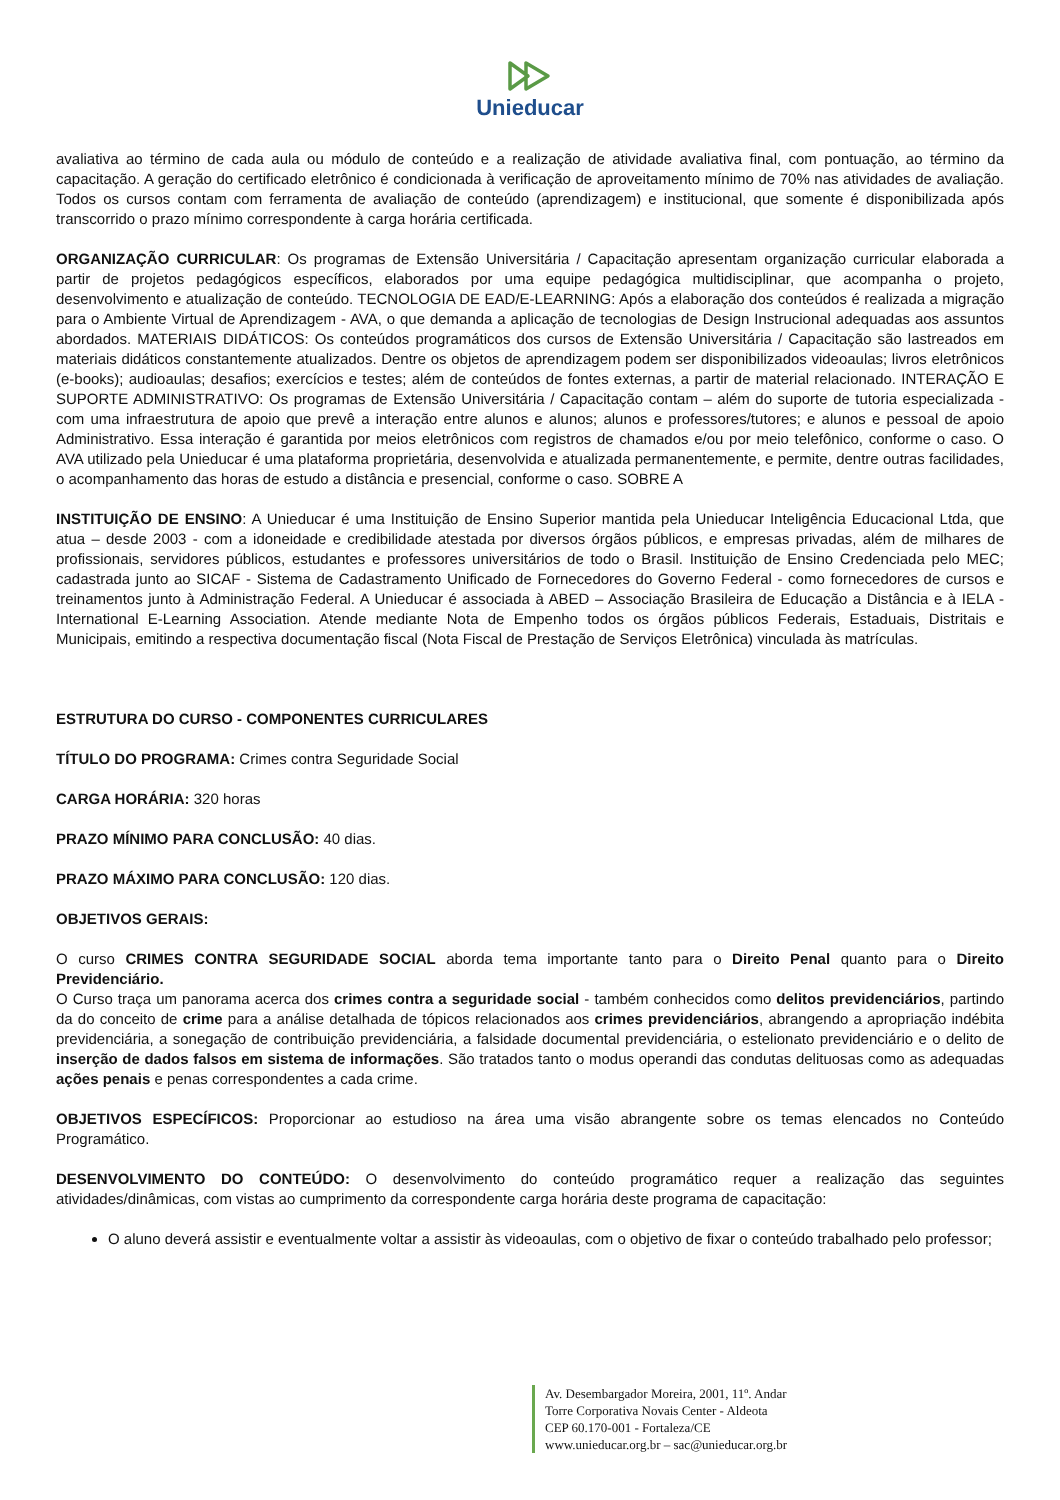Unieducar
avaliativa ao término de cada aula ou módulo de conteúdo e a realização de atividade avaliativa final, com pontuação, ao término da capacitação. A geração do certificado eletrônico é condicionada à verificação de aproveitamento mínimo de 70% nas atividades de avaliação. Todos os cursos contam com ferramenta de avaliação de conteúdo (aprendizagem) e institucional, que somente é disponibilizada após transcorrido o prazo mínimo correspondente à carga horária certificada.
ORGANIZAÇÃO CURRICULAR: Os programas de Extensão Universitária / Capacitação apresentam organização curricular elaborada a partir de projetos pedagógicos específicos, elaborados por uma equipe pedagógica multidisciplinar, que acompanha o projeto, desenvolvimento e atualização de conteúdo. TECNOLOGIA DE EAD/E-LEARNING: Após a elaboração dos conteúdos é realizada a migração para o Ambiente Virtual de Aprendizagem - AVA, o que demanda a aplicação de tecnologias de Design Instrucional adequadas aos assuntos abordados. MATERIAIS DIDÁTICOS: Os conteúdos programáticos dos cursos de Extensão Universitária / Capacitação são lastreados em materiais didáticos constantemente atualizados. Dentre os objetos de aprendizagem podem ser disponibilizados videoaulas; livros eletrônicos (e-books); audioaulas; desafios; exercícios e testes; além de conteúdos de fontes externas, a partir de material relacionado. INTERAÇÃO E SUPORTE ADMINISTRATIVO: Os programas de Extensão Universitária / Capacitação contam – além do suporte de tutoria especializada - com uma infraestrutura de apoio que prevê a interação entre alunos e alunos; alunos e professores/tutores; e alunos e pessoal de apoio Administrativo. Essa interação é garantida por meios eletrônicos com registros de chamados e/ou por meio telefônico, conforme o caso. O AVA utilizado pela Unieducar é uma plataforma proprietária, desenvolvida e atualizada permanentemente, e permite, dentre outras facilidades, o acompanhamento das horas de estudo a distância e presencial, conforme o caso. SOBRE A
INSTITUIÇÃO DE ENSINO: A Unieducar é uma Instituição de Ensino Superior mantida pela Unieducar Inteligência Educacional Ltda, que atua – desde 2003 - com a idoneidade e credibilidade atestada por diversos órgãos públicos, e empresas privadas, além de milhares de profissionais, servidores públicos, estudantes e professores universitários de todo o Brasil. Instituição de Ensino Credenciada pelo MEC; cadastrada junto ao SICAF - Sistema de Cadastramento Unificado de Fornecedores do Governo Federal - como fornecedores de cursos e treinamentos junto à Administração Federal. A Unieducar é associada à ABED – Associação Brasileira de Educação a Distância e à IELA - International E-Learning Association. Atende mediante Nota de Empenho todos os órgãos públicos Federais, Estaduais, Distritais e Municipais, emitindo a respectiva documentação fiscal (Nota Fiscal de Prestação de Serviços Eletrônica) vinculada às matrículas.
ESTRUTURA DO CURSO - COMPONENTES CURRICULARES
TÍTULO DO PROGRAMA: Crimes contra Seguridade Social
CARGA HORÁRIA: 320 horas
PRAZO MÍNIMO PARA CONCLUSÃO: 40 dias.
PRAZO MÁXIMO PARA CONCLUSÃO: 120 dias.
OBJETIVOS GERAIS:
O curso CRIMES CONTRA SEGURIDADE SOCIAL aborda tema importante tanto para o Direito Penal quanto para o Direito Previdenciário.
O Curso traça um panorama acerca dos crimes contra a seguridade social - também conhecidos como delitos previdenciários, partindo da do conceito de crime para a análise detalhada de tópicos relacionados aos crimes previdenciários, abrangendo a apropriação indébita previdenciária, a sonegação de contribuição previdenciária, a falsidade documental previdenciária, o estelionato previdenciário e o delito de inserção de dados falsos em sistema de informações. São tratados tanto o modus operandi das condutas delituosas como as adequadas ações penais e penas correspondentes a cada crime.
OBJETIVOS ESPECÍFICOS: Proporcionar ao estudioso na área uma visão abrangente sobre os temas elencados no Conteúdo Programático.
DESENVOLVIMENTO DO CONTEÚDO: O desenvolvimento do conteúdo programático requer a realização das seguintes atividades/dinâmicas, com vistas ao cumprimento da correspondente carga horária deste programa de capacitação:
O aluno deverá assistir e eventualmente voltar a assistir às videoaulas, com o objetivo de fixar o conteúdo trabalhado pelo professor;
Av. Desembargador Moreira, 2001, 11º. Andar
Torre Corporativa Novais Center - Aldeota
CEP 60.170-001 - Fortaleza/CE
www.unieducar.org.br – sac@unieducar.org.br